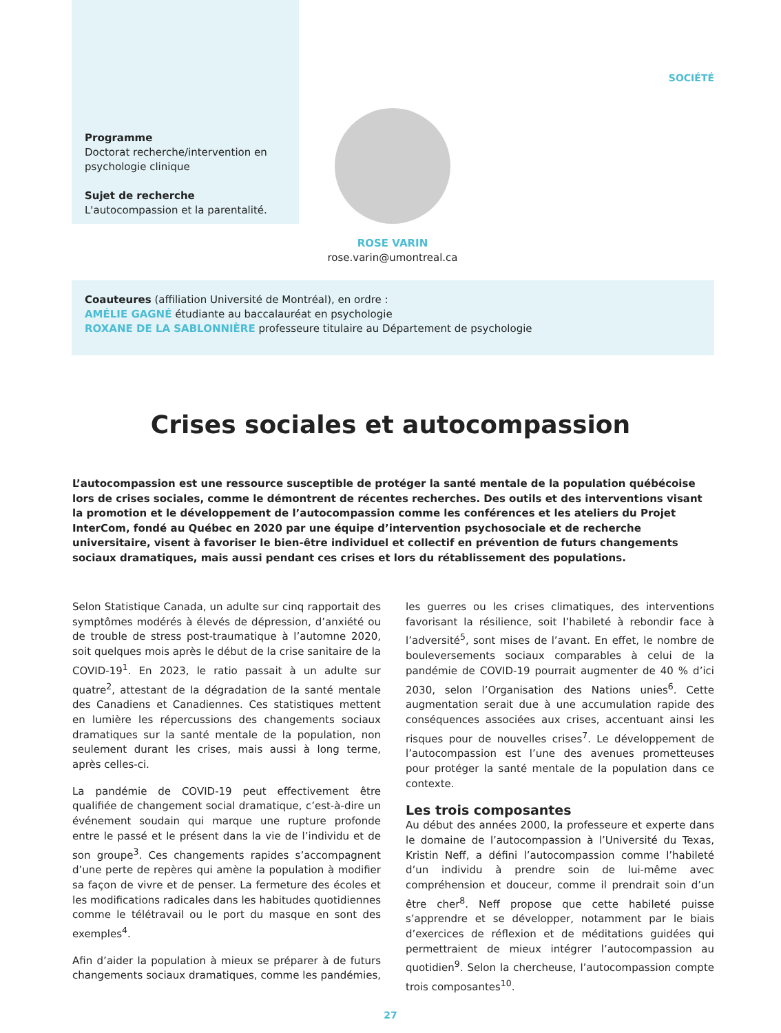SOCIÉTÉ
Programme
Doctorat recherche/intervention en psychologie clinique
Sujet de recherche
L'autocompassion et la parentalité.
ROSE VARIN
rose.varin@umontreal.ca
Coauteures (affiliation Université de Montréal), en ordre :
AMÉLIE GAGNÉ étudiante au baccalauréat en psychologie
ROXANE DE LA SABLONNIÈRE professeure titulaire au Département de psychologie
Crises sociales et autocompassion
L’autocompassion est une ressource susceptible de protéger la santé mentale de la population québécoise lors de crises sociales, comme le démontrent de récentes recherches. Des outils et des interventions visant la promotion et le développement de l’autocompassion comme les conférences et les ateliers du Projet InterCom, fondé au Québec en 2020 par une équipe d’intervention psychosociale et de recherche universitaire, visent à favoriser le bien-être individuel et collectif en prévention de futurs changements sociaux dramatiques, mais aussi pendant ces crises et lors du rétablissement des populations.
Selon Statistique Canada, un adulte sur cinq rapportait des symptômes modérés à élevés de dépression, d’anxiété ou de trouble de stress post-traumatique à l’automne 2020, soit quelques mois après le début de la crise sanitaire de la COVID-19<sup>1</sup>. En 2023, le ratio passait à un adulte sur quatre<sup>2</sup>, attestant de la dégradation de la santé mentale des Canadiens et Canadiennes. Ces statistiques mettent en lumière les répercussions des changements sociaux dramatiques sur la santé mentale de la population, non seulement durant les crises, mais aussi à long terme, après celles-ci.
La pandémie de COVID-19 peut effectivement être qualifiée de changement social dramatique, c’est-à-dire un événement soudain qui marque une rupture profonde entre le passé et le présent dans la vie de l’individu et de son groupe<sup>3</sup>. Ces changements rapides s’accompagnent d’une perte de repères qui amène la population à modifier sa façon de vivre et de penser. La fermeture des écoles et les modifications radicales dans les habitudes quotidiennes comme le télétravail ou le port du masque en sont des exemples<sup>4</sup>.
Afin d’aider la population à mieux se préparer à de futurs changements sociaux dramatiques, comme les pandémies, les guerres ou les crises climatiques, des interventions favorisant la résilience, soit l’habileté à rebondir face à l’adversité<sup>5</sup>, sont mises de l’avant. En effet, le nombre de bouleversements sociaux comparables à celui de la pandémie de COVID-19 pourrait augmenter de 40 % d’ici 2030, selon l’Organisation des Nations unies<sup>6</sup>. Cette augmentation serait due à une accumulation rapide des conséquences associées aux crises, accentuant ainsi les risques pour de nouvelles crises<sup>7</sup>. Le développement de l’autocompassion est l’une des avenues prometteuses pour protéger la santé mentale de la population dans ce contexte.
Les trois composantes
Au début des années 2000, la professeure et experte dans le domaine de l’autocompassion à l’Université du Texas, Kristin Neff, a défini l’autocompassion comme l’habileté d’un individu à prendre soin de lui-même avec compréhension et douceur, comme il prendrait soin d’un être cher<sup>8</sup>. Neff propose que cette habileté puisse s’apprendre et se développer, notamment par le biais d’exercices de réflexion et de méditations guidées qui permettraient de mieux intégrer l’autocompassion au quotidien<sup>9</sup>. Selon la chercheuse, l’autocompassion compte trois composantes<sup>10</sup>.
27